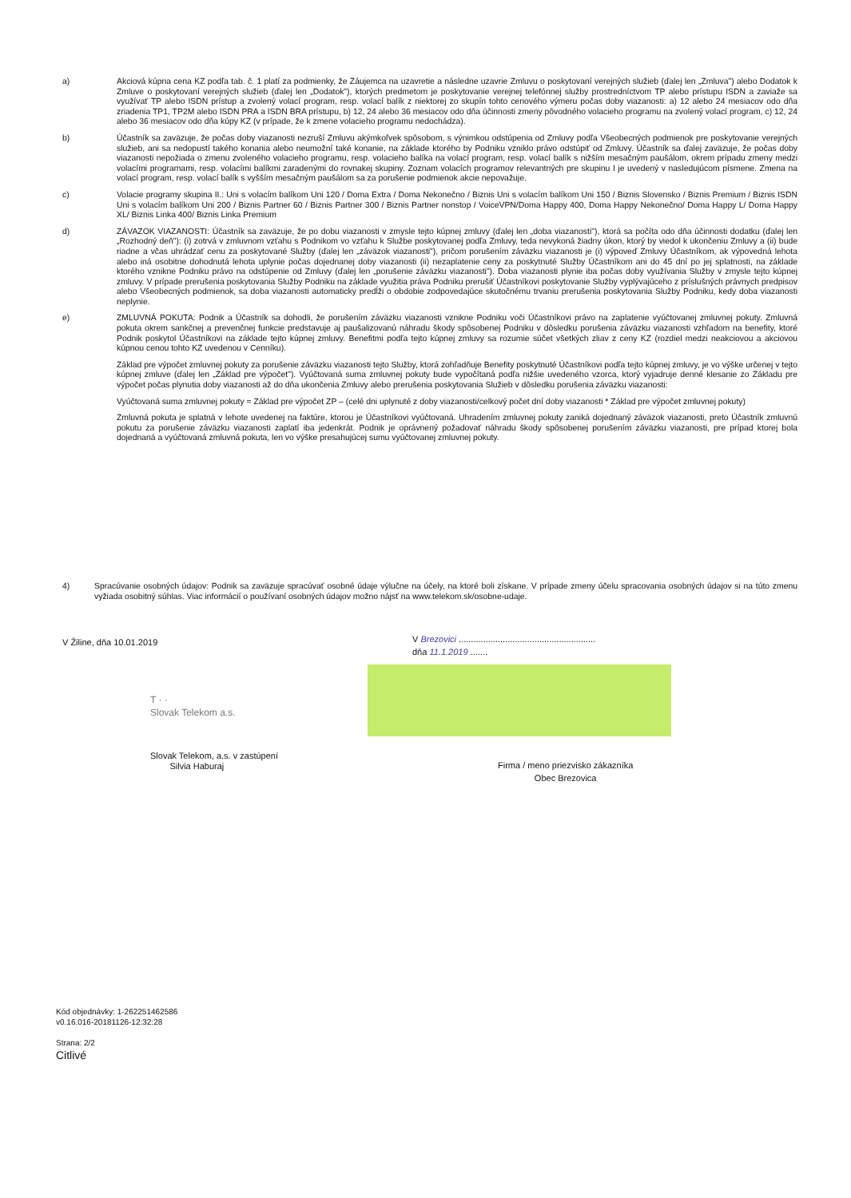a) Akciová kúpna cena KZ podľa tab. č. 1 platí za podmienky, že Záujemca na uzavretie a následne uzavrie Zmluvu o poskytovaní verejných služieb (ďalej len „Zmluva") alebo Dodatok k Zmluve o poskytovaní verejných služieb (ďalej len „Dodatok"), ktorých predmetom je poskytovanie verejnej telefónnej služby prostredníctvom TP alebo prístupu ISDN a zaviaže sa využívať TP alebo ISDN prístup a zvolený volací program, resp. volací balík z niektorej zo skupín tohto cenového výmeru počas doby viazanosti: a) 12 alebo 24 mesiacov odo dňa zriadenia TP1, TP2M alebo ISDN PRA a ISDN BRA prístupu, b) 12, 24 alebo 36 mesiacov odo dňa účinnosti zmeny pôvodného volacieho programu na zvolený volací program, c) 12, 24 alebo 36 mesiacov odo dňa kúpy KZ (v prípade, že k zmene volacieho programu nedochádza).
b) Účastník sa zaväzuje, že počas doby viazanosti nezruší Zmluvu akýmkoľvek spôsobom, s výnimkou odstúpenia od Zmluvy podľa Všeobecných podmienok pre poskytovanie verejných služieb, ani sa nedopustí takého konania alebo neumožní také konanie, na základe ktorého by Podniku vzniklo právo odstúpiť od Zmluvy. Účastník sa ďalej zaväzuje, že počas doby viazanosti nepožiada o zmenu zvoleného volacieho programu, resp. volacieho balíka na volací program, resp. volací balík s nižším mesačným paušálom, okrem prípadu zmeny medzi volacími programami, resp. volacími balíkmi zaradenými do rovnakej skupiny. Zoznam volacích programov relevantných pre skupinu I je uvedený v nasledujúcom písmene. Zmena na volací program, resp. volací balík s vyšším mesačným paušálom sa za porušenie podmienok akcie nepovažuje.
c) Volacie programy skupina II.: Uni s volacím balíkom Uni 120 / Doma Extra / Doma Nekonečno / Biznis Uni s volacím balíkom Uni 150 / Biznis Slovensko / Biznis Premium / Biznis ISDN Uni s volacím balíkom Uni 200 / Biznis Partner 60 / Biznis Partner 300 / Biznis Partner nonstop / VoiceVPN/Doma Happy 400, Doma Happy Nekonečno/ Doma Happy L/ Doma Happy XL/ Biznis Linka 400/ Biznis Linka Premium
d) ZÁVAZOK VIAZANOSTI: Účastník sa zaväzuje, že po dobu viazanosti v zmysle tejto kúpnej zmluvy (ďalej len „doba viazanosti"), ktorá sa počíta odo dňa účinnosti dodatku (ďalej len „Rozhodný deň"): (i) zotrvá v zmluvnom vzťahu s Podnikom vo vzťahu k Službe poskytovanej podľa Zmluvy, teda nevykoná žiadny úkon, ktorý by viedol k ukončeniu Zmluvy a (ii) bude riadne a včas uhrádzať cenu za poskytované Služby (ďalej len „záväzok viazanosti"), pričom porušením záväzku viazanosti je (i) výpoveď Zmluvy Účastníkom, ak výpovedná lehota alebo iná osobitne dohodnutá lehota uplynie počas dojednanej doby viazanosti (ii) nezaplatenie ceny za poskytnuté Služby Účastníkom ani do 45 dní po jej splatnosti, na základe ktorého vznikne Podniku právo na odstúpenie od Zmluvy (ďalej len „porušenie záväzku viazanosti"). Doba viazanosti plynie iba počas doby využívania Služby v zmysle tejto kúpnej zmluvy. V prípade prerušenia poskytovania Služby Podniku na základe využitia práva Podniku prerušiť Účastníkovi poskytovanie Služby vyplývajúceho z príslušných právnych predpisov alebo Všeobecných podmienok, sa doba viazanosti automaticky predĺži o obdobie zodpovedajúce skutočnému trvaniu prerušenia poskytovania Služby Podniku, kedy doba viazanosti neplynie.
e) ZMLUVNÁ POKUTA: Podnik a Účastník sa dohodli, že porušením záväzku viazanosti vznikne Podniku voči Účastníkovi právo na zaplatenie vyúčtovanej zmluvnej pokuty. Zmluvná pokuta okrem sankčnej a prevenčnej funkcie predstavuje aj paušalizovanú náhradu škody spôsobenej Podniku v dôsledku porušenia záväzku viazanosti vzhľadom na benefity, ktoré Podnik poskytol Účastníkovi na základe tejto kúpnej zmluvy. Benefitmi podľa tejto kúpnej zmluvy sa rozumie súčet všetkých zliav z ceny KZ (rozdiel medzi neakciovou a akciovou kúpnou cenou tohto KZ uvedenou v Cenníku).
Základ pre výpočet zmluvnej pokuty za porušenie záväzku viazanosti tejto Služby, ktorá zohľadňuje Benefity poskytnuté Účastníkovi podľa tejto kúpnej zmluvy, je vo výške určenej v tejto kúpnej zmluve (ďalej len „Základ pre výpočet"). Vyúčtovaná suma zmluvnej pokuty bude vypočítaná podľa nižšie uvedeného vzorca, ktorý vyjadruje denné klesanie zo Základu pre výpočet počas plynutia doby viazanosti až do dňa ukončenia Zmluvy alebo prerušenia poskytovania Služieb v dôsledku porušenia záväzku viazanosti:
Vyúčtovaná suma zmluvnej pokuty = Základ pre výpočet ZP – (celé dni uplynuté z doby viazanosti/celkový počet dní doby viazanosti * Základ pre výpočet zmluvnej pokuty)
Zmluvná pokuta je splatná v lehote uvedenej na faktúre, ktorou je Účastníkovi vyúčtovaná. Uhradením zmluvnej pokuty zaniká dojednaný záväzok viazanosti, preto Účastník zmluvnú pokutu za porušenie záväzku viazanosti zaplatí iba jedenkrát. Podnik je oprávnený požadovať náhradu škody spôsobenej porušením záväzku viazanosti, pre prípad ktorej bola dojednaná a vyúčtovaná zmluvná pokuta, len vo výške presahujúcej sumu vyúčtovanej zmluvnej pokuty.
4) Spracúvanie osobných údajov: Podnik sa zaväzuje spracúvať osobné údaje výlučne na účely, na ktoré boli získane. V prípade zmeny účelu spracovania osobných údajov si na túto zmenu vyžiada osobitný súhlas. Viac informácií o používaní osobných údajov možno nájsť na www.telekom.sk/osobne-udaje.
V Žiline, dňa 10.01.2019
V Brezovici ........................................................
dňa 11.1.2019 .......
T · ·
Slovak Telekom a.s.
Slovak Telekom, a.s. v zastúpení
Silvia Haburaj
Firma / meno priezvisko zákazníka
Obec Brezovica
Kód objednávky: 1-262251462586
v0.16.016-20181126-12:32:28
Strana: 2/2
Citlivé